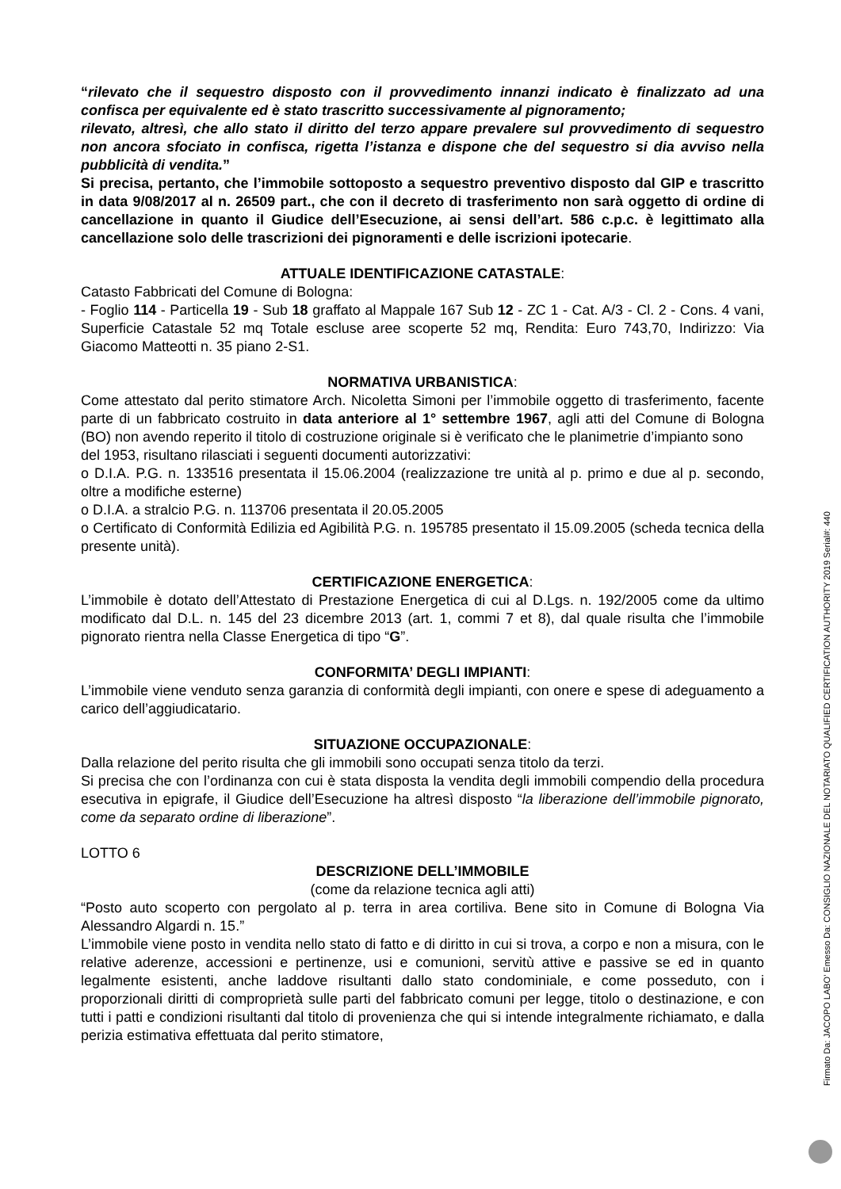“rilevato che il sequestro disposto con il provvedimento innanzi indicato è finalizzato ad una confisca per equivalente ed è stato trascritto successivamente al pignoramento;
rilevato, altresì, che allo stato il diritto del terzo appare prevalere sul provvedimento di sequestro non ancora sfociato in confisca, rigetta l’istanza e dispone che del sequestro si dia avviso nella pubblicità di vendita.”
Si precisa, pertanto, che l’immobile sottoposto a sequestro preventivo disposto dal GIP e trascritto in data 9/08/2017 al n. 26509 part., che con il decreto di trasferimento non sarà oggetto di ordine di cancellazione in quanto il Giudice dell’Esecuzione, ai sensi dell’art. 586 c.p.c. è legittimato alla cancellazione solo delle trascrizioni dei pignoramenti e delle iscrizioni ipotecarie.
ATTUALE IDENTIFICAZIONE CATASTALE:
Catasto Fabbricati del Comune di Bologna:
- Foglio 114 - Particella 19 - Sub 18 graffato al Mappale 167 Sub 12 - ZC 1 - Cat. A/3 - Cl. 2 - Cons. 4 vani, Superficie Catastale 52 mq Totale escluse aree scoperte 52 mq, Rendita: Euro 743,70, Indirizzo: Via Giacomo Matteotti n. 35 piano 2-S1.
NORMATIVA URBANISTICA:
Come attestato dal perito stimatore Arch. Nicoletta Simoni per l’immobile oggetto di trasferimento, facente parte di un fabbricato costruito in data anteriore al 1° settembre 1967, agli atti del Comune di Bologna (BO) non avendo reperito il titolo di costruzione originale si è verificato che le planimetrie d’impianto sono
del 1953, risultano rilasciati i seguenti documenti autorizzativi:
o D.I.A. P.G. n. 133516 presentata il 15.06.2004 (realizzazione tre unità al p. primo e due al p. secondo, oltre a modifiche esterne)
o D.I.A. a stralcio P.G. n. 113706 presentata il 20.05.2005
o Certificato di Conformità Edilizia ed Agibilità P.G. n. 195785 presentato il 15.09.2005 (scheda tecnica della presente unità).
CERTIFICAZIONE ENERGETICA:
L’immobile è dotato dell’Attestato di Prestazione Energetica di cui al D.Lgs. n. 192/2005 come da ultimo modificato dal D.L. n. 145 del 23 dicembre 2013 (art. 1, commi 7 et 8), dal quale risulta che l’immobile pignorato rientra nella Classe Energetica di tipo “G”.
CONFORMITA’ DEGLI IMPIANTI:
L’immobile viene venduto senza garanzia di conformità degli impianti, con onere e spese di adeguamento a carico dell’aggiudicatario.
SITUAZIONE OCCUPAZIONALE:
Dalla relazione del perito risulta che gli immobili sono occupati senza titolo da terzi.
Si precisa che con l’ordinanza con cui è stata disposta la vendita degli immobili compendio della procedura esecutiva in epigrafe, il Giudice dell’Esecuzione ha altresì disposto “la liberazione dell’immobile pignorato, come da separato ordine di liberazione”.
LOTTO 6
DESCRIZIONE DELL’IMMOBILE
(come da relazione tecnica agli atti)
“Posto auto scoperto con pergolato al p. terra in area cortiliva. Bene sito in Comune di Bologna Via Alessandro Algardi n. 15.”
L’immobile viene posto in vendita nello stato di fatto e di diritto in cui si trova, a corpo e non a misura, con le relative aderenze, accessioni e pertinenze, usi e comunioni, servitù attive e passive se ed in quanto legalmente esistenti, anche laddove risultanti dallo stato condominiale, e come posseduto, con i proporzionali diritti di comproprietà sulle parti del fabbricato comuni per legge, titolo o destinazione, e con tutti i patti e condizioni risultanti dal titolo di provenienza che qui si intende integralmente richiamato, e dalla perizia estimativa effettuata dal perito stimatore,
Firmato Da: JACOPO LABO' Emesso Da: CONSIGLIO NAZIONALE DEL NOTARIATO QUALIFIED CERTIFICATION AUTHORITY 2019 Serial#: 440